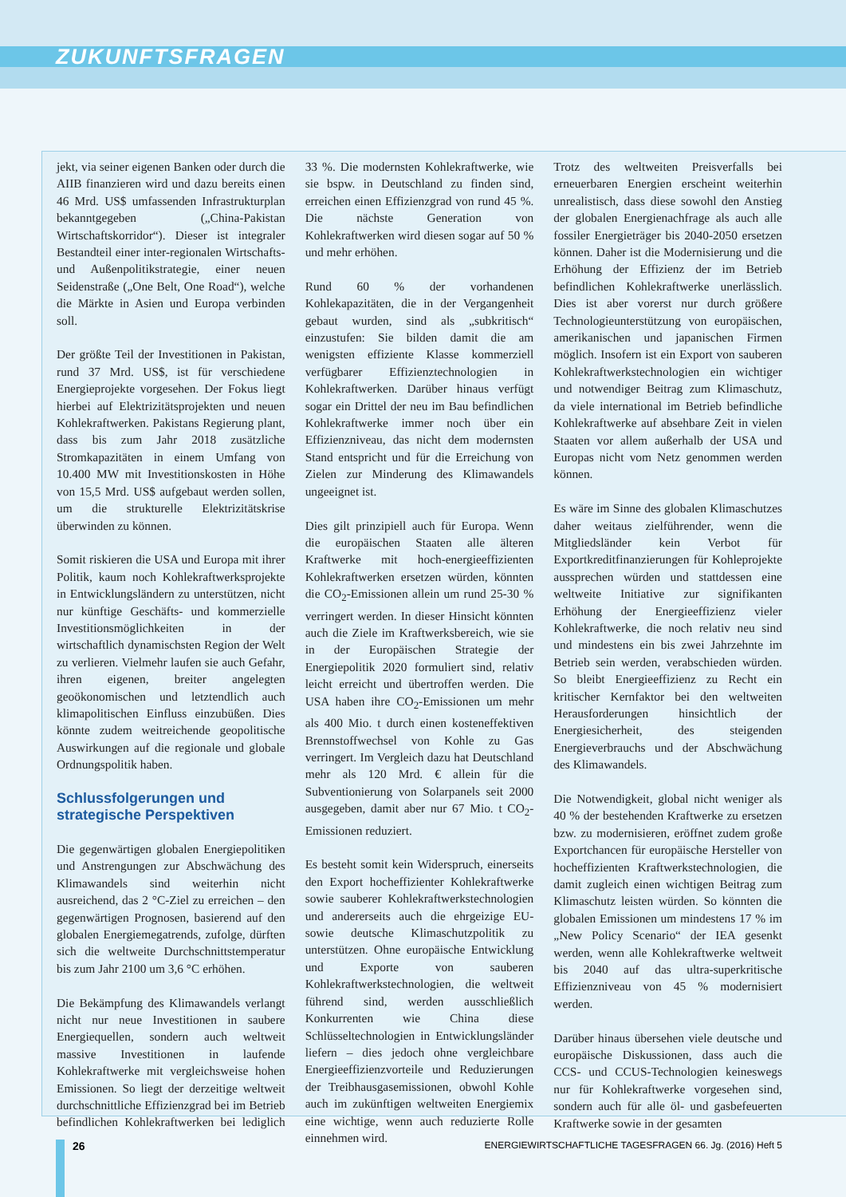ZUKUNFTSFRAGEN
jekt, via seiner eigenen Banken oder durch die AIIB finanzieren wird und dazu bereits einen 46 Mrd. US$ umfassenden Infrastrukturplan bekanntgegeben („China-Pakistan Wirtschaftskorridor“). Dieser ist integraler Bestandteil einer inter-regionalen Wirtschafts- und Außenpolitikstrategie, einer neuen Seidenstraße („One Belt, One Road“), welche die Märkte in Asien und Europa verbinden soll.
Der größte Teil der Investitionen in Pakistan, rund 37 Mrd. US$, ist für verschiedene Energieprojekte vorgesehen. Der Fokus liegt hierbei auf Elektrizitätsprojekten und neuen Kohlekraftwerken. Pakistans Regierung plant, dass bis zum Jahr 2018 zusätzliche Stromkapazitäten in einem Umfang von 10.400 MW mit Investitionskosten in Höhe von 15,5 Mrd. US$ aufgebaut werden sollen, um die strukturelle Elektrizitätskrise überwinden zu können.
Somit riskieren die USA und Europa mit ihrer Politik, kaum noch Kohlekraftwerksprojekte in Entwicklungsländern zu unterstützen, nicht nur künftige Geschäfts- und kommerzielle Investitionsmöglichkeiten in der wirtschaftlich dynamischsten Region der Welt zu verlieren. Vielmehr laufen sie auch Gefahr, ihren eigenen, breiter angelegten geoökonomischen und letztendlich auch klimapolitischen Einfluss einzubüßen. Dies könnte zudem weitreichende geopolitische Auswirkungen auf die regionale und globale Ordnungspolitik haben.
Schlussfolgerungen und strategische Perspektiven
Die gegenwärtigen globalen Energiepolitiken und Anstrengungen zur Abschwächung des Klimawandels sind weiterhin nicht ausreichend, das 2 °C-Ziel zu erreichen – den gegenwärtigen Prognosen, basierend auf den globalen Energiemegatrends, zufolge, dürften sich die weltweite Durchschnittstemperatur bis zum Jahr 2100 um 3,6 °C erhöhen.
Die Bekämpfung des Klimawandels verlangt nicht nur neue Investitionen in saubere Energiequellen, sondern auch weltweit massive Investitionen in laufende Kohlekraftwerke mit vergleichsweise hohen Emissionen. So liegt der derzeitige weltweit durchschnittliche Effizienzgrad bei im Betrieb befindlichen Kohlekraftwerken bei lediglich 33 %. Die modernsten Kohlekraftwerke, wie sie bspw. in Deutschland zu finden sind, erreichen einen Effizienzgrad von rund 45 %. Die nächste Generation von Kohlekraftwerken wird diesen sogar auf 50 % und mehr erhöhen.
Rund 60 % der vorhandenen Kohlekapazitäten, die in der Vergangenheit gebaut wurden, sind als „subkritisch“ einzustufen: Sie bilden damit die am wenigsten effiziente Klasse kommerziell verfügbarer Effizienztechnologien in Kohlekraftwerken. Darüber hinaus verfügt sogar ein Drittel der neu im Bau befindlichen Kohlekraftwerke immer noch über ein Effizienzniveau, das nicht dem modernsten Stand entspricht und für die Erreichung von Zielen zur Minderung des Klimawandels ungeeignet ist.
Dies gilt prinzipiell auch für Europa. Wenn die europäischen Staaten alle älteren Kraftwerke mit hoch-energieeffizienten Kohlekraftwerken ersetzen würden, könnten die CO<sub>2</sub>-Emissionen allein um rund 25-30 % verringert werden. In dieser Hinsicht könnten auch die Ziele im Kraftwerksbereich, wie sie in der Europäischen Strategie der Energiepolitik 2020 formuliert sind, relativ leicht erreicht und übertroffen werden. Die USA haben ihre CO<sub>2</sub>-Emissionen um mehr als 400 Mio. t durch einen kosteneffektiven Brennstoffwechsel von Kohle zu Gas verringert. Im Vergleich dazu hat Deutschland mehr als 120 Mrd. € allein für die Subventionierung von Solarpanels seit 2000 ausgegeben, damit aber nur 67 Mio. t CO<sub>2</sub>-Emissionen reduziert.
Es besteht somit kein Widerspruch, einerseits den Export hocheffizienter Kohlekraftwerke sowie sauberer Kohlekraftwerkstechnologien und andererseits auch die ehrgeizige EU- sowie deutsche Klimaschutzpolitik zu unterstützen. Ohne europäische Entwicklung und Exporte von sauberen Kohlekraftwerkstechnologien, die weltweit führend sind, werden ausschließlich Konkurrenten wie China diese Schlüsseltechnologien in Entwicklungsländer liefern – dies jedoch ohne vergleichbare Energieeffizienzvorteile und Reduzierungen der Treibhausgasemissionen, obwohl Kohle auch im zukünftigen weltweiten Energiemix eine wichtige, wenn auch reduzierte Rolle einnehmen wird.
Trotz des weltweiten Preisverfalls bei erneuerbaren Energien erscheint weiterhin unrealistisch, dass diese sowohl den Anstieg der globalen Energienachfrage als auch alle fossiler Energieträger bis 2040-2050 ersetzen können. Daher ist die Modernisierung und die Erhöhung der Effizienz der im Betrieb befindlichen Kohlekraftwerke unerlässlich. Dies ist aber vorerst nur durch größere Technologieunterstützung von europäischen, amerikanischen und japanischen Firmen möglich. Insofern ist ein Export von sauberen Kohlekraftwerkstechnologien ein wichtiger und notwendiger Beitrag zum Klimaschutz, da viele international im Betrieb befindliche Kohlekraftwerke auf absehbare Zeit in vielen Staaten vor allem außerhalb der USA und Europas nicht vom Netz genommen werden können.
Es wäre im Sinne des globalen Klimaschutzes daher weitaus zielführender, wenn die Mitgliedsländer kein Verbot für Exportkreditfinanzierungen für Kohleprojekte aussprechen würden und stattdessen eine weltweite Initiative zur signifikanten Erhöhung der Energieeffizienz vieler Kohlekraftwerke, die noch relativ neu sind und mindestens ein bis zwei Jahrzehnte im Betrieb sein werden, verabschieden würden. So bleibt Energieeffizienz zu Recht ein kritischer Kernfaktor bei den weltweiten Herausforderungen hinsichtlich der Energiesicherheit, des steigenden Energieverbrauchs und der Abschwächung des Klimawandels.
Die Notwendigkeit, global nicht weniger als 40 % der bestehenden Kraftwerke zu ersetzen bzw. zu modernisieren, eröffnet zudem große Exportchancen für europäische Hersteller von hocheffizienten Kraftwerkstechnologien, die damit zugleich einen wichtigen Beitrag zum Klimaschutz leisten würden. So könnten die globalen Emissionen um mindestens 17 % im „New Policy Scenario“ der IEA gesenkt werden, wenn alle Kohlekraftwerke weltweit bis 2040 auf das ultra-superkritische Effizienzniveau von 45 % modernisiert werden.
Darüber hinaus übersehen viele deutsche und europäische Diskussionen, dass auch die CCS- und CCUS-Technologien keineswegs nur für Kohlekraftwerke vorgesehen sind, sondern auch für alle öl- und gasbefeuerten Kraftwerke sowie in der gesamten
26
ENERGIEWIRTSCHAFTLICHE TAGESFRAGEN 66. Jg. (2016) Heft 5